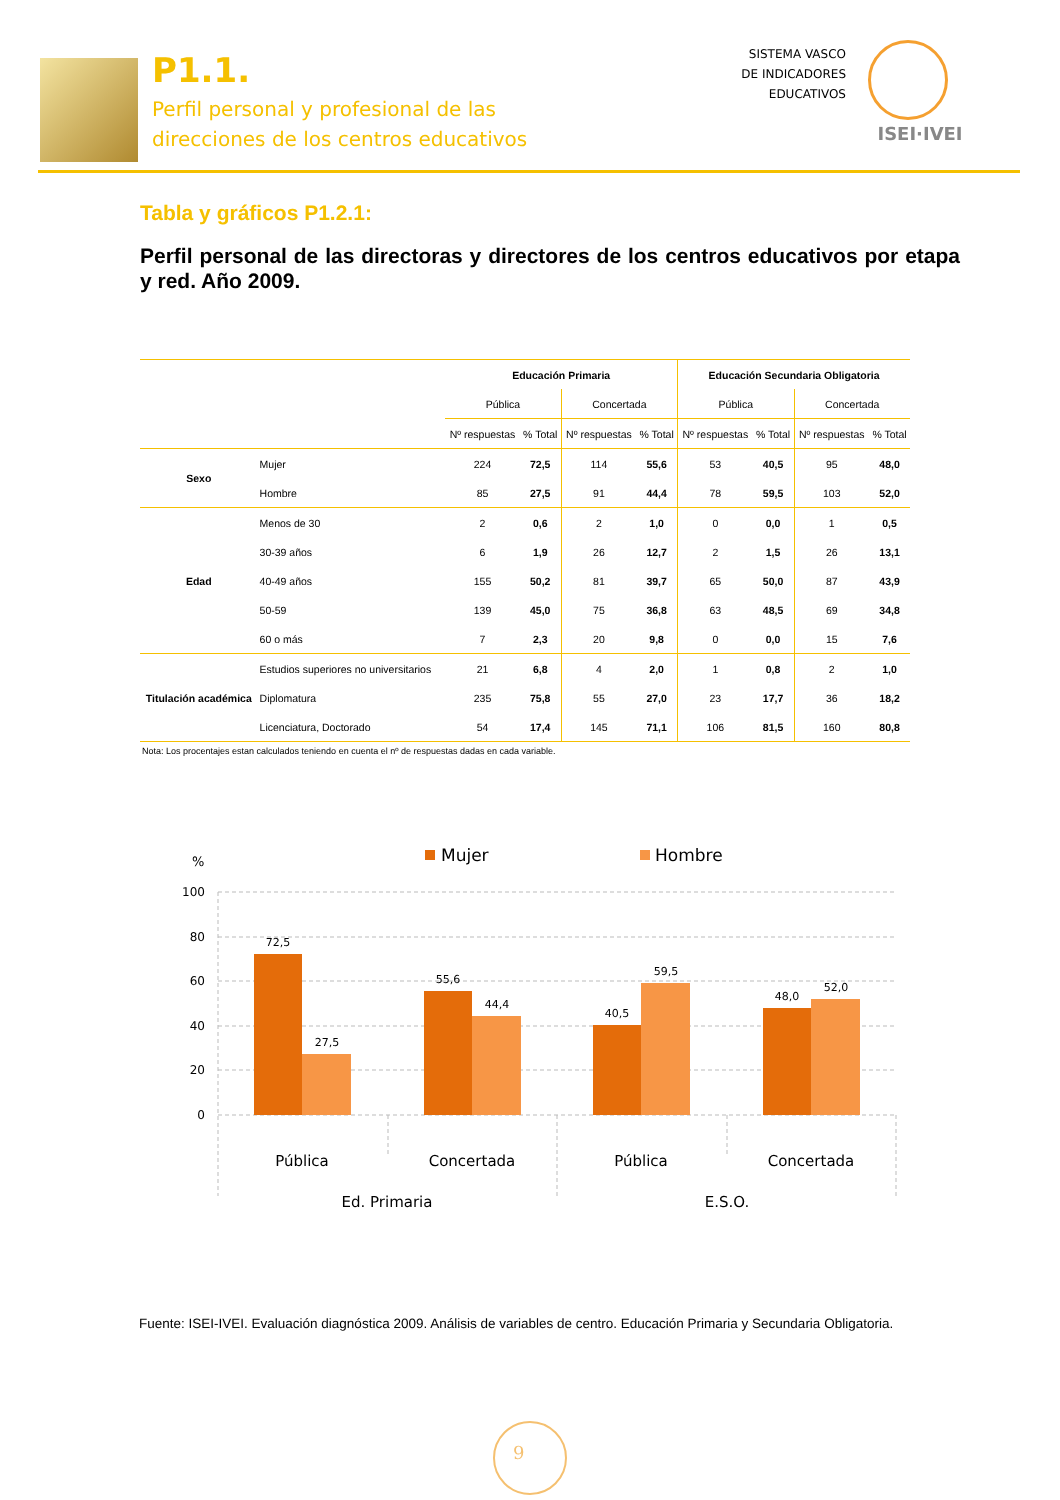P1.1.
Perfil personal y profesional de las
direcciones de los centros educativos
SISTEMA VASCO
DE INDICADORES
EDUCATIVOS
ISEI·IVEI
Tabla y gráficos P1.2.1:
Perfil personal de las directoras y directores de los centros educativos por etapa y red. Año 2009.
| | | Educación Primaria | | | | Educación Secundaria Obligatoria | | | |
| --- | --- | --- | --- | --- | --- | --- | --- | --- | --- |
| | | Pública | | Concertada | | Pública | | Concertada | |
| | | Nº respuestas | % Total | Nº respuestas | % Total | Nº respuestas | % Total | Nº respuestas | % Total |
| Sexo | Mujer | 224 | 72,5 | 114 | 55,6 | 53 | 40,5 | 95 | 48,0 |
| | Hombre | 85 | 27,5 | 91 | 44,4 | 78 | 59,5 | 103 | 52,0 |
| Edad | Menos de 30 | 2 | 0,6 | 2 | 1,0 | 0 | 0,0 | 1 | 0,5 |
| | 30-39 años | 6 | 1,9 | 26 | 12,7 | 2 | 1,5 | 26 | 13,1 |
| | 40-49 años | 155 | 50,2 | 81 | 39,7 | 65 | 50,0 | 87 | 43,9 |
| | 50-59 | 139 | 45,0 | 75 | 36,8 | 63 | 48,5 | 69 | 34,8 |
| | 60 o más | 7 | 2,3 | 20 | 9,8 | 0 | 0,0 | 15 | 7,6 |
| Titulación académica | Estudios superiores no universitarios | 21 | 6,8 | 4 | 2,0 | 1 | 0,8 | 2 | 1,0 |
| | Diplomatura | 235 | 75,8 | 55 | 27,0 | 23 | 17,7 | 36 | 18,2 |
| | Licenciatura, Doctorado | 54 | 17,4 | 145 | 71,1 | 106 | 81,5 | 160 | 80,8 |
Nota: Los procentajes estan calculados teniendo en cuenta el nº de respuestas dadas en cada variable.
%
Mujer
Hombre
100
80
60
40
20
0
72,5
27,5
55,6
44,4
40,5
59,5
48,0
52,0
Pública
Concertada
Pública
Concertada
Ed. Primaria
E.S.O.
Fuente: ISEI-IVEI. Evaluación diagnóstica 2009. Análisis de variables de centro. Educación Primaria y Secundaria Obligatoria.
9